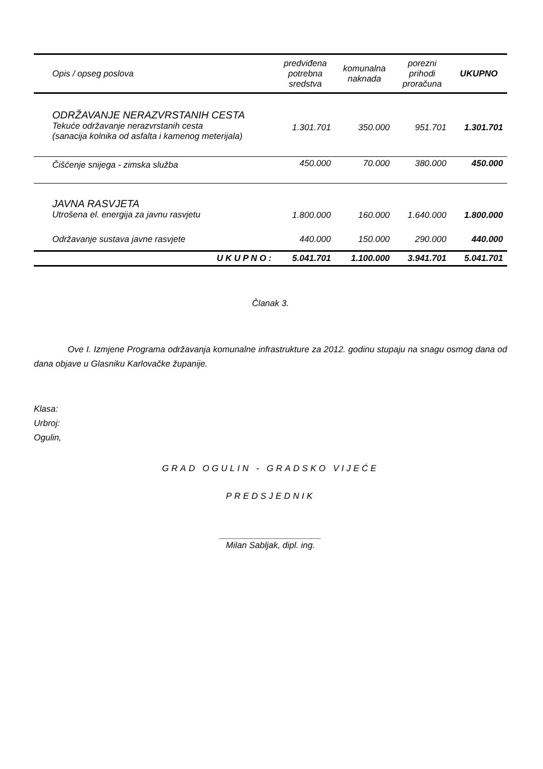| Opis / opseg poslova | predviđena potrebna sredstva | komunalna naknada | porezni prihodi proračuna | UKUPNO |
| --- | --- | --- | --- | --- |
| ODRŽAVANJE NERAZVRSTANIH CESTA Tekuće održavanje nerazvrstanih cesta (sanacija kolnika od asfalta i kamenog meterijala) | 1.301.701 | 350.000 | 951.701 | 1.301.701 |
| Čišćenje snijega - zimska služba | 450.000 | 70.000 | 380.000 | 450.000 |
| JAVNA RASVJETA Utrošena el. energija za javnu rasvjetu | 1.800.000 | 160.000 | 1.640.000 | 1.800.000 |
| Održavanje sustava javne rasvjete | 440.000 | 150.000 | 290.000 | 440.000 |
| U K U P N O : | 5.041.701 | 1.100.000 | 3.941.701 | 5.041.701 |
Članak 3.
Ove I. Izmjene Programa održavanja komunalne infrastrukture za 2012. godinu stupaju na snagu osmog dana od dana objave u Glasniku Karlovačke županije.
Klasa:
Urbroj:
Ogulin,
GRAD OGULIN - GRADSKO VIJEĆE
PREDSJEDNIK
_____________________
Milan Sabljak, dipl. ing.